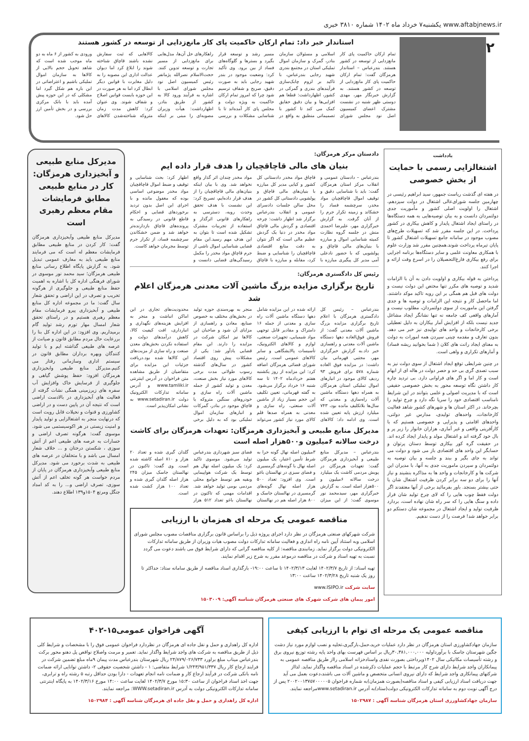www.aftabjnews.ir یکشنبه۷ خرداد ماه ۱۴۰۲ شماره ۳۸۱۰ خبری
۲
استاندار خبر داد: تمام ارکان حاکمیت پای کار مانع‌زدایی از توسعه در کشور هستند
تمام ارکان حاکمیت پای کار مانع‌زدایی از توسعه در کشور هستند. بندرعباس – استاندار هرمزگان گفت: تمام ارکان حاکمیت پای کار مانع‌زدایی از توسعه در کشور هستند. به گزارش خبرنگار مهر، مهدی دوستی ظهر شنبه در نشست مشترک اعضای کمیسیون اصل نود مجلس شورای اسلامی و مسئولان سازمان بنادر، گمرک و سازمان اموال تملیکی استان در مجتمع بندری شهید رجایی بندرعباس، با تاکید بر لزوم چابک‌سازی فرآیندهای بندری و گمرکی در کشور، اظهارداشت: قطعا هم افزایی‌ها و بیان دقیق حقایق کمک می کند تا کشور با تصمیماتی منطبق به واقع در مسیر رشد و توسعه قرار بگیرد و بسترها و گلوگاه‌های فساد از بین برود. وی تأکید کرد: وضعیت موجود در بندر شهید رجایی باید به صورت دقیق، صریح و شفاف ترسیم شود چرا که امروز تمام ارکان حاکمیت به ویژه دولت و مجلس پای کار آمده‌اند تا با شناسایی مشکلات و بررسی راهکارهای حل آن‌ها، مدل‌هایی برای مانع‌زدایی از مسیر تجارت و توسعه تدوین کنند. حجت‌الاسلام نصرالله پژمانفر رئیس کمیسیون اصل نود مجلس شورای اسلامی با اشاره به فرآیند ورود کالا به کشور از طریق بنادر، اظهارداشت: هیأت وزیران مصوبه‌ای را مبنی بر اینکه کالاهایی که ثبت سفارش نشده باشند قاچاق شناخته شوند را ابلاغ کرد اما دیوان عدالت اداری این مصوبه را به دلیل مغایرت با قوانین دیگر ابطال کرد اما به هر صورت در این حوزه بایست قوانین اصلاح و شفاف شوند. وی عنوان کرد: کاهش مدت زمان متروکه شناخته‌شدن کالاهای ورودی به کشور از ۶ ماه به دو ماه موجب شده است که شاهد تحویل حجم بالایی از کالاها به سازمان اموال تملیکی باشیم و اعتراضاتی در این باره هم شکل گیرد اما مشکلی که در این حوزه پیش آمده باید با بانک مرکزی بررسی و در بخش تأمین ارز حل شود.
یادداشت
اشتغالزایی رسمی با حمایت از بخش خصوصی
در هفته ای گذشت ریاست جمهور، سید ابراهیم رئیسی در چهارمین جلسه شورای‌عالی اشتغال در دولت سیزدهم، اشتغال را اولویت اصلی کشور و مأموریت جدی دولتمردان دانست و به بیان توصیه‌هایی به همه دستگاه‌ها در راستای ایجاد اشتغال پایدار و کاهش بیکاری در کشور پرداخت. در این جلسه مقرر شد که تسهیلات طرح‌های مصوب موجود در سامانه جامع تسهیلات اشتغال کشور تا پایان تیرماه پرداخت شوند.همچنین مقرر شد وزارت علوم با همکاری معاونت علمی و سایر دستگاه‌ها برنامه اجرایی برای رفع بیکاری فارغ‌التحصیلان را در اسرع وقت ارائه و اجرا کنند.
پرداختن به قوله بیکاری و اولویت دادن به آن با الزامات شدید و توصیه های مکرر تنها مختص این دولت نیست و دولت های قبل هم همگی بر این رویه تاکید موکد داشتند. اما ماحصل کار و نتیجه این الزامات و توصیه ها و جدی گرفتن این ماموریت از سوی دولتمردان، مطلوب نیست و آمارهای واقعی کف جامعه نه تنها نشانگر ایجاد مشاغل جدید نیست بلکه از افزایش آمار بیکاران به دلیل تعطیلی برخی کارخانجات و واحد های تولیدی نیز خبر می دهد. بدون تعارف و مقدمه چینی سپردن همه امورات به دولت به معنای ایجاد رانت های کلان ( شما بخوانید ریشه فساد) و آمارهای تکراری و واهی است.
در چنین شرایطی توقع ایجاد اشتغال از سوی دولت نیز به سبب تصدی گری بی حد و حصر دولت در هاله ای از ابهام است و کار اما و اگر های فراوانی دارد. بی تردید چاره کار داشتن نگاه توسعه محور به بخش خصوصی حقیقی است که با مدیریت اصولی و علمی بتوانند در این شرایط نامناسب اقتصادی خود را سرپا نگه دارد و چرخ تولید را بچرخاند. در اکثر استان ها و شهرهای کشور شاهد فعالیت کارخانجات، واحدهای تولیدی، مدارس غیر دولتی، واحدهای اقامتی و پذیرایی و خصوصی هستیم که با کارآفرینی واقعی و غیر آماری، هزاران خانوار را زیر پر و بال خود گرفته اند و اشتغال مولد و پایدار ایجاد کرده اند. در حقیقت گره کور بیکاری توسط دستان پرتوان و حسابگر این واحد های اقتصادی باز می شود و دولت می تواند به جای بگیر و ببند و جلسه و بیان توصیه به دولتمردان و سپردن ماموریت جدی به آنها، با مدیران این شرکت ها و کارخانجات و واحد ها به مذاکره بنشیند و نیاز آنها را برای دو سه برابر کردن ظرفیت اشتغال شان یا حتی بیشتر بسنجد. باور بفرمائید برخی از آنها معتقدند اگر دولت فقط چوب هایی را که لای چرخ تولید شان قرار داده و سنگ هایی را که سر راه شان نهاده است، بردارد ظرفیت تولید و ایجاد اشتغال در مجموعه شان دستکم دو برابر خواهد شد! فرصت را از دست ندهیم.
دادستان مرکز هرمزگان:
بنیان های مالی قاچاقچیان را هدف قرار داده ایم
بندرعباس – دادستان عمومی و انقلاب مرکز استان هرمزگان گفت: باید با شناسایی دقیق و توقیف اموال قاچاقچیان مواد مخدر، سرچشمه فساد را خشکاند و زمینه تکرار جرم را از آنان گرفت. به گزارش خبرگزاری مهر، علیرضا احمدی منش در جلسه گروه نظارت کمیته شناسایی اموال و مبارزه با بنیان‌های مالی قاچاق و پولشویی که با حضور نادعلی آمی مدیر کل پیگیری مبارزه با قاچاق مواد مخدر دادستانی کل کشور و کیایی مدیر کل مبارزه با بنیان‌های مالی قاچاق و پولشویی دادستانی کل کشور در محل سالن جلسات دادسرای عمومی و انقلاب بندرعباس برگزار شد اظهار داشت: چرخه اقتصادی و گردش مالی قاچاق مواد مخدر در دنیا یک گردش عظیم مالی است که اگر نتوان به دقت منابع اقتصادی قاچاقچیان را شناسایی و ضبط کرد، مقابله و مبارزه با قاچاق مواد مخدر چندان اثر گذار واقع نخواهد شد. وی با بیان اینکه بنیان‌های مالی قاچاقچیان را از هدف قرار داده‌ایم، تصریح کرد: این نشست با هدف تحقق وحدت رویه، دسترسی به راهکارهای قانونی اثرگذار و استفاده از تجربیات مشترک تشکیل شده است تا بتوان به این هدف مهم رسید.این مقام قضایی شناسایی اموال ناشی از جرم قاچاق مواد مخدر را مکمل رسیدگی‌های قضایی دانست و اظهار کرد: بحث شناسایی و توقیف و ضبط اموال قاچاقچیان مواد مخدر موضوعی اساسی بوده که مغفول مانده و با اجرای این اصل بدون تردید برخوردهای قضایی و احکام قاطع قانونی در رسیدگی به پرونده‌های قاچاق بازدارنده‌تر خواهد شد و ضمن خشکاندن سرچشمه فساد، از تکرار جرم توسط مجرمان خواهد کاست.
رئیس کل دادگستری هرمزگان:
تاریخ برگزاری مزایده بزرگ ماشین آلات معدنی هرمزگان اعلام شد
بندرعباس – رئیس کل دادگستری هرمزگان با اعلام تاریخ برگزاری مزایده بزرگ ماشین آلات معدنی گفت: از فروش فوق‌العاده دهها دستگاه ماشین آلات معدنی و راهسازی خبر داد.به گزارش خبرگزاری مهر، مجتبی قهرمانی بیان داشت: در مزایده فوق العاده شماره ۵۷۸ برای فروش ۹۳ ردیف کالای موجود در انبارهای اموال تملیکی استان هرمزگان به همراه دهها دستگاه ماشین آلات راه‌سازی و معدنی که سال‌ها بلاتکلیف مانده بود، ۷۴۳ میلیارد ارزش پایه تعیین شده است. وی ادامه داد: کالاهای ارائه شده در این مزایده شامل دهها دستگاه ماشین آلات راه سازی و معدنی از جمله ۱۶ دامتراک و مقادیر قابل توجهی مواد شیمیایی، تجهیزات صنعتی، لوازم و کالاهای الکترونیک، تأسیسات پالایشگاهی و سایر کالاهای عمومی است. رئیس شورای قضائی هرمزگان اضافه کرد: این مزایده از روز یکشنبه هفتم خردادماه ۱۴۰۲ تا سه شنبه ۱۶ خرداد برگزار می‌شود. به گفته قهرمانی، تعیین تکلیف این حجم بسیار زیاد از ماشین آلات صنعتی، راه سازی و معدنی به همراه صدها قلم کالای مورد نیاز کشور می‌تواند منجر به بهره‌مندی حوزه تولید در بخش‌های مختلف به خصوص صنایع، معادن و راهسازی از مزایای آن شود و صاحبان این کالاها نیز امکان شرکت در مزایده را دارند. این مقام قضایی یادآور شد: یکی از مشکلات پیش روی اقتصاد کشور در سال‌های گذشته رسوب طولانی مدت برخی کالاهای مورد نیاز بخش صنعت، معدن و تولید کشور از جمله ماشین آلات راه سازی و خودروهای سنگین متروکه یا قاچاق موجود در بنادر، گمرکات و انبارهای سازمان اموال تملیکی بود که به دلیل برخی محدودیت‌های تجاری در این اماکن انباشت و منجر به افزایش هزینه‌های نگهداری و انبارداری، افت کیفیت کالا، کاهش درآمدهای دولت و استفاده نکردن بخش‌های معدن صنعت و راه سازی از مزیت‌های این کالاها شده بود.دریافت جزئیات این مزایده برای متقاضیان از طریق مشاهده متن فراخوان در آدرس اینترنتی www.tamliki.ir و آدرس سامانه تدارکات الکترونیک دولت www.setadiran.ir به نشانی امکان‌پذیر است.
مدیرکل منابع طبیعی و آبخیزداری هرمزگان: تعهدات هرمزگان برای کاشت درخت سالانه ۶میلیون و۵۰۰هزار اصله است
بندرعباس – مدیرکل منابع طبیعی و آبخیزداری هرمزگان گفت: تعهدات هرمزگان در پویش مردمی کاشت یک میلیارد درخت سالانه ۶میلیون و ۵۰۰هزار اصله است. به گزارش خبرگزاری مهر، سیدمحمد نور موسوی گفت: از این میزان ۳میلیون اصله نهال گونه حرا به شرط تأمین اعتبار، یک میلیون اصله نهال با گونه‌های گرمسیری و فضای سبزی در نهالستان باغو است. وی افزود: تعداد ۵۰۰ هزار اصله نهال گونه‌های گرمسیری در نهالستان جاسک و ۸۰۰ هزار اصله هم در نهالستان فضای سبز شهرداری بندرعباس تولید می‌شود. موسوی تاکید کرد: یک میلیون اصله نهال هم توسط یک شرکت هواپیمایی وبقیه هم توسط جوامع محلی مردمی بومی تولید خواهد شد. اقدامات مهمی که تاکنون در نهالستان باغو تعداد ۵۱۲ هزار گلدان گیری شده و تعداد ۲۰ هزار و ۸۱۰ اصله کاشته شده است. وی گفت: تاکنون در نهالستان جاسک میزان ۲۴۵ هزار اصله گلدان گیری شده و تعداد ۱۰۰ هزار کشت شده است.
مناقصه عمومی یک مرحله ای همزمان با ارزیابی
شرکت شهرکهای صنعتی هرمزگان در نظر دارد اجرای پروژه ذیل را براساس قانون برگزاری مناقصات مصوب مجلس شورای اسلامی وبه استناد آیین نامه راه اندازی و فعالیت سامانه تدارکات دولت مصوب هیات وزیران از طریق سامانه تدارکات الکترونیکی دولت برگزار نماید. زمانبندی مناقصه: از کلیه مناقصه گرانی که دارای شرایط فوق می باشند دعوت می گردد نسبت به تهیه اسناد و شرکت در مناقصه درموعد مقرر به شرح زیر اقدام نمایند.
تهیه اسناد: از تاریخ ۱۴۰۲/۳/۷ لغایت ۱۴۰۲/۳/۱۳ تا ساعت ۱۹:۰۰- بارگذاری اسناد مناقصه از طریق سامانه ستاد: حداکثر تا روز یک شنبه تاریخ ۱۴۰۲/۳/۲۸ ساعت ۱۳:۰۰
سایت شرکت www.ISIPO.ir
امور پیمان های شرکت شهرک های صنعتی هرمزگان شناسه آگهی: ۱۵۰۳۰۰۹
مدیرکل منابع طبیعی و آبخیزداری هرمزگان: کار در منابع طبیعی مطابق فرمایشات مقام معظم رهبری است
مدیرکل منابع طبیعی وآبخیزداری هرمزگان گفت: کار کردن در منابع طبیعی مطابق فرمایشات معظم له است که می فرمایند منابع طبیعی باید به معارف عمومی تبدیل شود. به گزارش پایگاه اطلاع رسانی منابع طبیعی هرمزگان؛ سید محمد نور موسوی در شورای فرهنگی اداره کل با اشاره به اهمیت حفظ منابع طبیعی و جلوگیری از هرگونه تخریب و تصرف در این اراضی و تحقق شعار سال گفت: ما در مجموعه اداره کل منابع طبیعی و آبخیزداری پیرو فرمایشات مقام معظم رهبری هستیم و در راستای تحقق شعار امسال مهار تورم رشد تولید گام برمیداریم. وی افزود: در این اداره کل بنا را بررعایت حال مردم مطابق قانون و صیانت از عرصه های طبیعی گذاشته ایم و با تولید کنندگان وبهره برداران مطابق قانون در سیستم اداری وسازمانی رفتار می کنیم.مدیرکل منابع طبیعی وابخیزداری هرمزگان افزود: حفظ پوشش گیاهی و جلوگیری از فرسایش خاک وافزایش آب سفره های زیرزمینی همگی نشات گرفته از فعالیت های آبخیزداری در بالادست اراضی است که نتیجه آن در پایین دست و در اراضی کشاورزی و قنوات و نخیلات قابل رویت است که درنهایت منجر به اشتغالزایی و تولید پایدار و امنیت زیستی در هر اکوسیستمی می شود. موسوی گفت: هرگونه تصرف اراضی و خسارات به عرصه های طبیعی اعم از آتش سوزی ، شکستن درختان و ... خلاف شعار امسال می باشد و با متخلفان در عرصه های طبیعی به شدت برخورد می شود. مدیرکل منابع طبیعی وآبخیزداری هرمزگان در پایان از مردم خواست هر گونه تخلف اعم از آتش سوزی، تصرف اراضی و... را به کد امداد جنگل ومرتع ۱۵۰۴و۱۳۹ اطلاع دهند.
مناقصه عمومی یک مرحله ای توام با ارزیابی کیفی
سازمان جهادکشاورزی استان هرمزگان در نظر دارد عملیات خرید،حمل،بارگیری،تخلیه و نصب لوازم مورد نیاز دشت جگین شهرستان جاسک با برآورداولیه ۳۰,۳۸۱,۰۰۰,۰۰۰ریال بر اساس فهرست بهای واحد پایه رشته توزیع نیروی برق و رشته تأسیسات مکانیکی سال ۱۴۰۲وپرداختی بصورت نقدی واسنادخزانه اسلامی رااز طریق مناقصه عمومی به پیمانکاران واجد شرایط دارای شرح کار مرتبط با حجم عملیات ذکرشده در اسناد مناقصه واگذار نماید. لذااز شرکتهای پیمانکاری واجد شرایط که دارای نیروی انسانی متخصص و ماشین آلات می باشند،دعوت بعمل می آید جهت دریافت اسناد ارزیابی کیفی و اسناد مناقصه(بصورت همزمان)به شماره فراخوان ۲۰۰۲۰۰۱۳۷۵۷۰۰۰۰۰۵ پس از درج آگهی نوبت دوم به سامانه تدارکات الکترونیکی دولت(ستاد)به آدرس www.setadiran.irمراجعه نمایند.
سازمان جهادکشاورزی استان هرمزگان شناسه آگهی : ۱۵۰۲۹۸۷
آگهی فراخوان عمومی۱۵-۴۰۲
اداره کل راهداری و حمل و نقل جاده ای هرمزگان در نظردارد فراخوان عمومی فوق را با مشخصات و شرایط کلی ذیل از طریق مناقصه به شرکت های واجد شرایط واگذار نماید. تعمیر و مرمت واصلاح نواقص پل دهنو محور برکت بندرعباس میناب مبلغ براورد ۲۴/۸۷۹/۰۲۶/۷۳۳ ریال شهرستان بندرعباس مدت پیمان ۹ماه مبلغ تضمین شرکت در فرایند ارجاع کار ریال ۱/۲۴۳/۹۵۱/۳۳۷ شرایط متقاضی: ۱ - داشتن شخصیت حقوقی ۲- داشتن توانایی ارائه ضمانت نامه بانکی شرکت در فرآیند ارجاع کار و ضمانت نامه انجام تعهدات - دارا بودن حداقل رتبه ۵ رشته راه و ترابری، جهت اخذ اسناد فراخوان از ساعت ۱۵:۳۰ مورخ ۱۴۰۲/۳/۷ لغایت ساعت ۱۴:۰۰ مورخ ۱۴۰۲/۳/۱۶ به پایگاه اینترنتی سامانه تدارکات الکترونیکی دولت به آدرس WWW.setadiran.ir: مراجعه نمایند.
اداره کل راهداری و حمل و نقل جاده ای هرمزگان شناسه آگهی : ۱۵۰۲۹۸۴